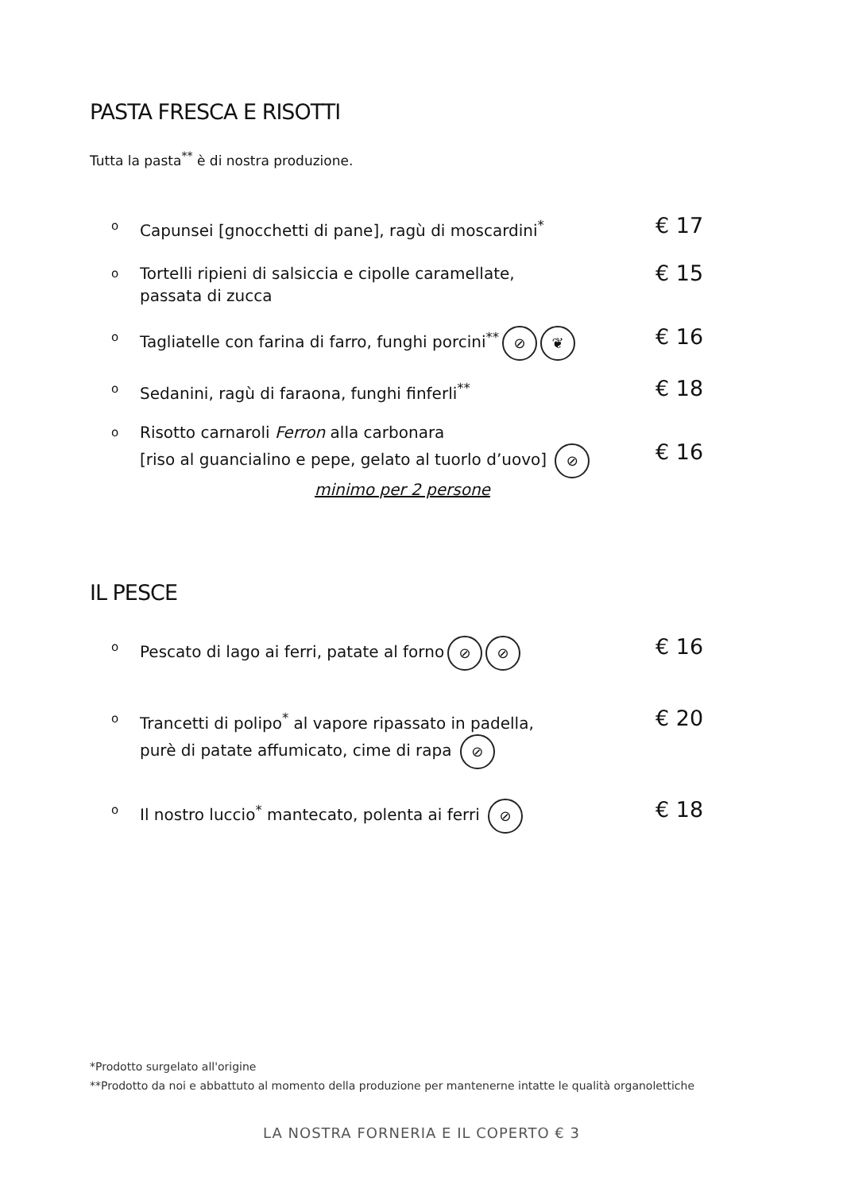PASTA FRESCA E RISOTTI
Tutta la pasta<sup>**</sup> è di nostra produzione.
o Capunsei [gnocchetti di pane], ragù di moscardini<sup>*</sup> € 17
o Tortelli ripieni di salsiccia e cipolle caramellate,
passata di zucca € 15
o Tagliatelle con farina di farro, funghi porcini<sup>**</sup> ⊘ ❦ € 16
o Sedanini, ragù di faraona, funghi finferli<sup>**</sup> € 18
o Risotto carnaroli Ferron alla carbonara
[riso al guancialino e pepe, gelato al tuorlo d’uovo] ⊘
minimo per 2 persone
€ 16
IL PESCE
o Pescato di lago ai ferri, patate al forno ⊘ ⊘ € 16
o Trancetti di polipo<sup>*</sup> al vapore ripassato in padella,
purè di patate affumicato, cime di rapa ⊘ € 20
o Il nostro luccio<sup>*</sup> mantecato, polenta ai ferri ⊘ € 18
*Prodotto surgelato all'origine
**Prodotto da noi e abbattuto al momento della produzione per mantenerne intatte le qualità organolettiche
LA NOSTRA FORNERIA E IL COPERTO € 3